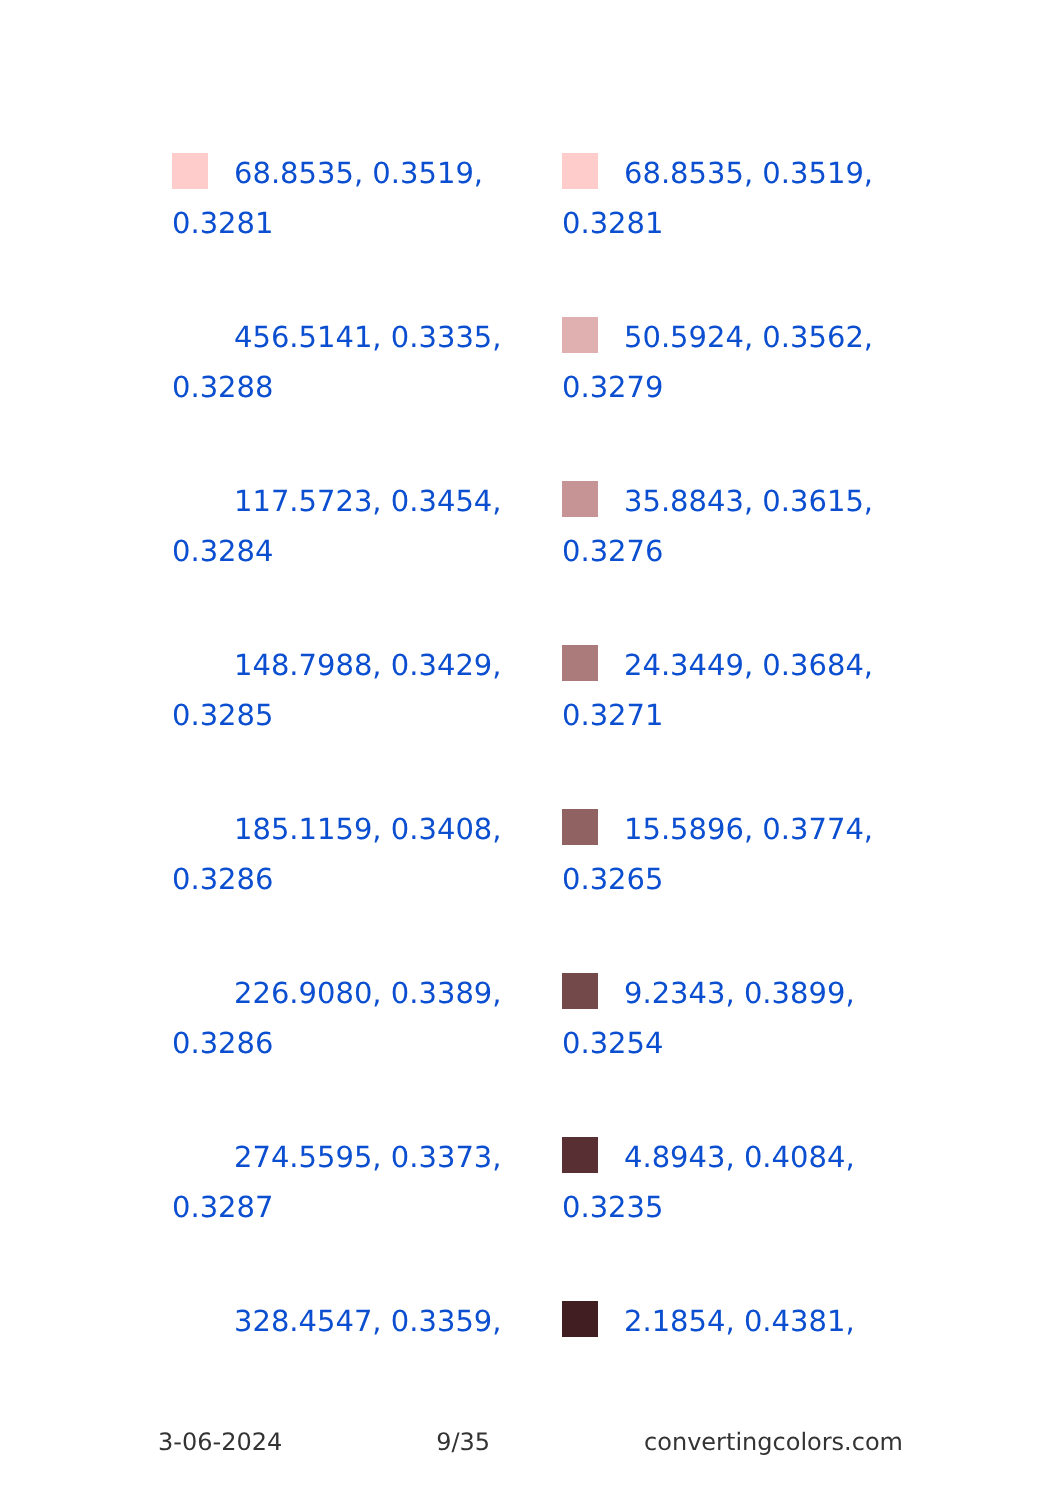68.8535, 0.3519, 0.3281
68.8535, 0.3519, 0.3281
456.5141, 0.3335, 0.3288
50.5924, 0.3562, 0.3279
117.5723, 0.3454, 0.3284
35.8843, 0.3615, 0.3276
148.7988, 0.3429, 0.3285
24.3449, 0.3684, 0.3271
185.1159, 0.3408, 0.3286
15.5896, 0.3774, 0.3265
226.9080, 0.3389, 0.3286
9.2343, 0.3899, 0.3254
274.5595, 0.3373, 0.3287
4.8943, 0.4084, 0.3235
328.4547, 0.3359,
2.1854, 0.4381,
3-06-2024 9/35 convertingcolors.com